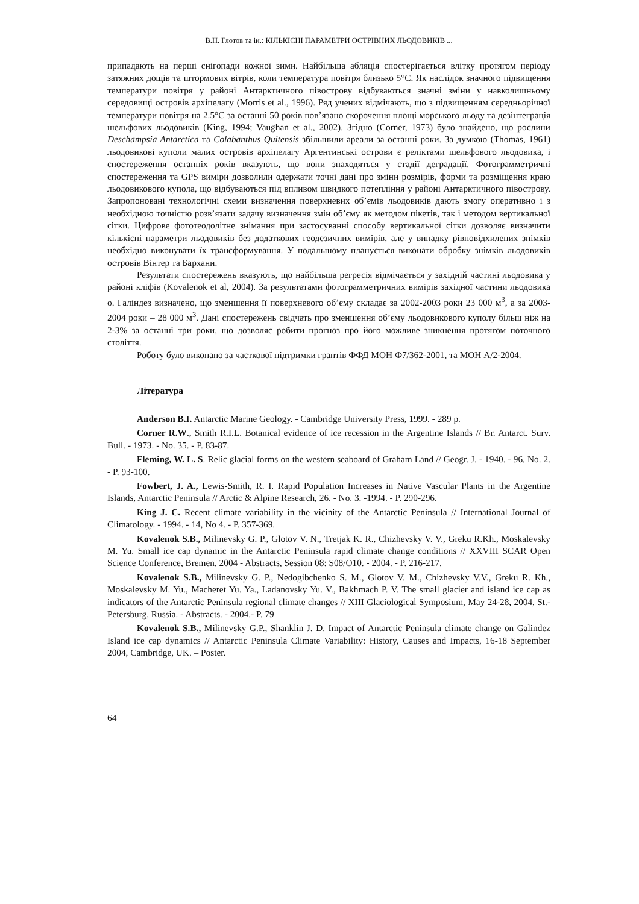В.Н. Глотов та ін.: КІЛЬКІСНІ ПАРАМЕТРИ ОСТРІВНИХ ЛЬОДОВИКІВ ...
припадають на перші снігопади кожної зими. Найбільша абляція спостерігається влітку протягом періоду затяжних дощів та штормових вітрів, коли температура повітря близько 5°C. Як наслідок значного підвищення температури повітря у районі Антарктичного півострову відбуваються значні зміни у навколишньому середовищі островів архіпелагу (Morris et al., 1996). Ряд учених відмічають, що з підвищенням середньорічної температури повітря на 2.5°C за останні 50 років пов’язано скорочення площі морського льоду та дезінтеграція шельфових льодовиків (King, 1994; Vaughan et al., 2002). Згідно (Corner, 1973) було знайдено, що рослини Deschampsia Antarctica та Colabanthus Quitensis збільшили ареали за останні роки. За думкою (Thomas, 1961) льодовикові куполи малих островів архіпелагу Аргентинські острови є реліктами шельфового льодовика, і спостереження останніх років вказують, що вони знаходяться у стадії деградації. Фотограмметричні спостереження та GPS виміри дозволили одержати точні дані про зміни розмірів, форми та розміщення краю льодовикового купола, що відбуваються під впливом швидкого потепління у районі Антарктичного півострову. Запропоновані технологічні схеми визначення поверхневих об’ємів льодовиків дають змогу оперативно і з необхідною точністю розв’язати задачу визначення змін об’єму як методом пікетів, так і методом вертикальної сітки. Цифрове фототеодолітне знімання при застосуванні способу вертикальної сітки дозволяє визначити кількісні параметри льодовиків без додаткових геодезичних вимірів, але у випадку рівновідхилених знімків необхідно виконувати їх трансформування. У подальшому планується виконати обробку знімків льодовиків островів Вінтер та Бархани.
Результати спостережень вказують, що найбільша регресія відмічається у західній частині льодовика у районі кліфів (Kovalenok et al, 2004). За результатами фотограмметричних вимірів західної частини льодовика о. Галіндез визначено, що зменшення її поверхневого об’єму складає за 2002-2003 роки 23 000 м<sup>3</sup>, а за 2003-2004 роки – 28 000 м<sup>3</sup>. Дані спостережень свідчать про зменшення об’єму льодовикового куполу більш ніж на 2-3% за останні три роки, що дозволяє робити прогноз про його можливе зникнення протягом поточного століття.
Роботу було виконано за часткової підтримки грантів ФФД МОН Ф7/362-2001, та МОН А/2-2004.
Література
Anderson B.I. Antarctic Marine Geology. - Cambridge University Press, 1999. - 289 p.
Corner R.W., Smith R.I.L. Botanical evidence of ice recession in the Argentine Islands // Br. Antarct. Surv. Bull. - 1973. - No. 35. - P. 83-87.
Fleming, W. L. S. Relic glacial forms on the western seaboard of Graham Land // Geogr. J. - 1940. - 96, No. 2. - P. 93-100.
Fowbert, J. A., Lewis-Smith, R. I. Rapid Population Increases in Native Vascular Plants in the Argentine Islands, Antarctic Peninsula // Arctic & Alpine Research, 26. - No. 3. -1994. - P. 290-296.
King J. C. Recent climate variability in the vicinity of the Antarctic Peninsula // International Journal of Climatology. - 1994. - 14, No 4. - P. 357-369.
Kovalenok S.B., Milinevsky G. P., Glotov V. N., Tretjak K. R., Chizhevsky V. V., Greku R.Kh., Moskalevsky M. Yu. Small ice cap dynamic in the Antarctic Peninsula rapid climate change conditions // XXVIII SCAR Open Science Conference, Bremen, 2004 - Abstracts, Session 08: S08/O10. - 2004. - P. 216-217.
Kovalenok S.B., Milinevsky G. P., Nedogibchenko S. M., Glotov V. M., Chizhevsky V.V., Greku R. Kh., Moskalevsky M. Yu., Macheret Yu. Ya., Ladanovsky Yu. V., Bakhmach P. V. The small glacier and island ice cap as indicators of the Antarctic Peninsula regional climate changes // XIII Glaciological Symposium, May 24-28, 2004, St.-Petersburg, Russia. - Abstracts. - 2004.- P. 79
Kovalenok S.B., Milinevsky G.P., Shanklin J. D. Impact of Antarctic Peninsula climate change on Galindez Island ice cap dynamics // Antarctic Peninsula Climate Variability: History, Causes and Impacts, 16-18 September 2004, Cambridge, UK. – Poster.
64